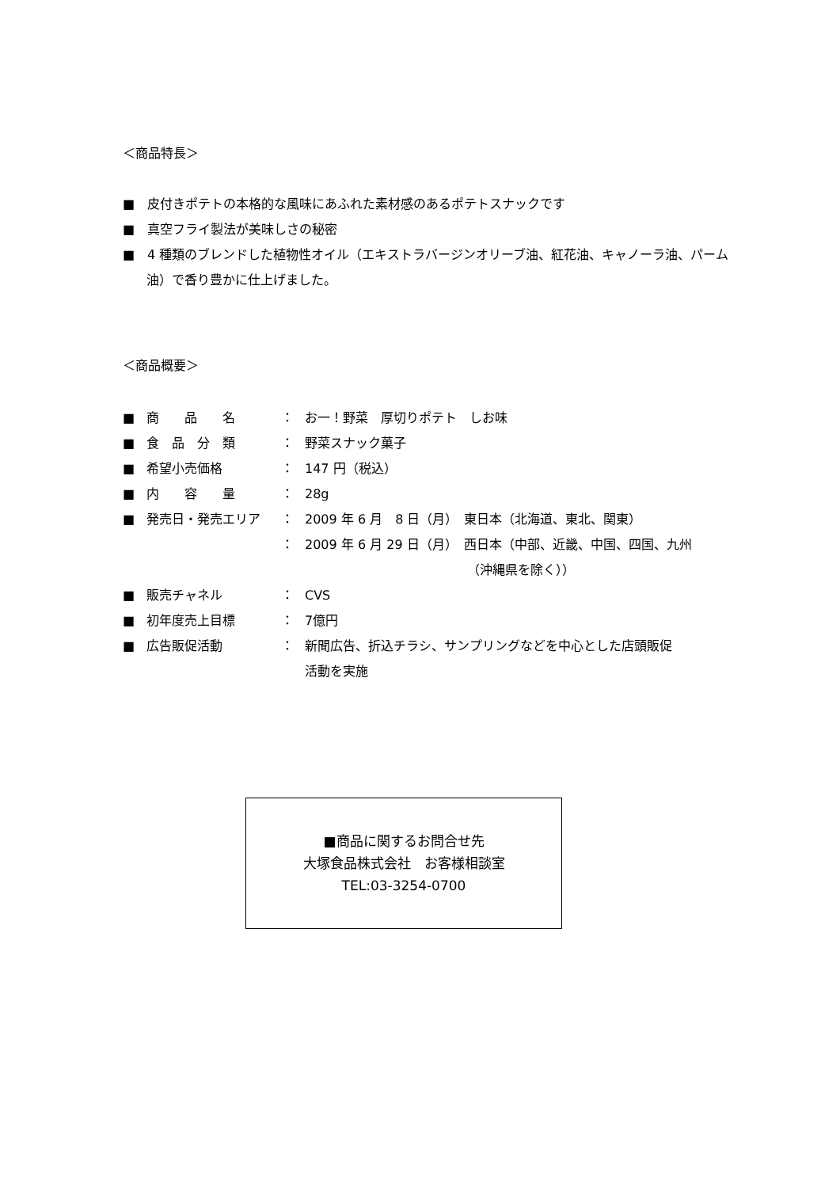＜商品特長＞
■　皮付きポテトの本格的な風味にあふれた素材感のあるポテトスナックです
■　真空フライ製法が美味しさの秘密
■　4 種類のブレンドした植物性オイル（エキストラバージンオリーブ油、紅花油、キャノーラ油、パーム油）で香り豊かに仕上げました。
＜商品概要＞
| ■ | 商 品 名 | ： | お一！野菜 厚切りポテト しお味 |
| ■ | 食 品 分 類 | ： | 野菜スナック菓子 |
| ■ | 希望小売価格 | ： | 147 円（税込） |
| ■ | 内 容 量 | ： | 28g |
| ■ | 発売日・発売エリア | ： | 2009 年 6 月 8 日（月） 東日本（北海道、東北、関東） |
| | | ： | 2009 年 6 月 29 日（月） 西日本（中部、近畿、中国、四国、九州 （沖縄県を除く）） |
| ■ | 販売チャネル | ： | CVS |
| ■ | 初年度売上目標 | ： | 7億円 |
| ■ | 広告販促活動 | ： | 新聞広告、折込チラシ、サンプリングなどを中心とした店頭販促 活動を実施 |
■商品に関するお問合せ先
大塚食品株式会社　お客様相談室
TEL:03-3254-0700